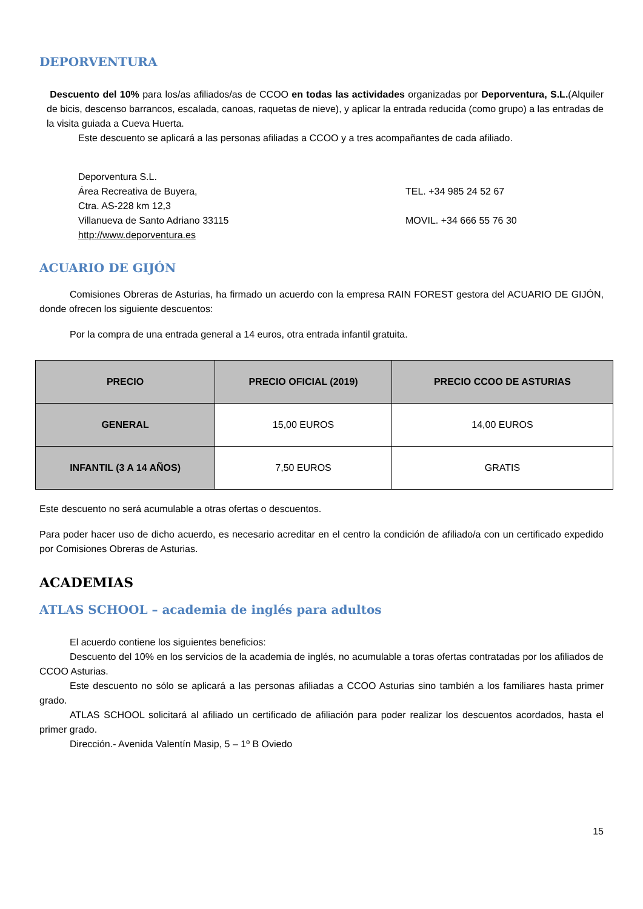DEPORVENTURA
Descuento del 10% para los/as afiliados/as de CCOO en todas las actividades organizadas por Deporventura, S.L.(Alquiler de bicis, descenso barrancos, escalada, canoas, raquetas de nieve), y aplicar la entrada reducida (como grupo) a las entradas de la visita guiada a Cueva Huerta.
Este descuento se aplicará a las personas afiliadas a CCOO y a tres acompañantes de cada afiliado.
Deporventura S.L.
Área Recreativa de Buyera,
Ctra. AS-228 km 12,3
Villanueva de Santo Adriano 33115
http://www.deporventura.es
TEL. +34 985 24 52 67
MOVIL. +34 666 55 76 30
ACUARIO DE GIJÓN
Comisiones Obreras de Asturias, ha firmado un acuerdo con la empresa RAIN FOREST gestora del ACUARIO DE GIJÓN, donde ofrecen los siguiente descuentos:
Por la compra de una entrada general a 14 euros, otra entrada infantil gratuita.
| PRECIO | PRECIO OFICIAL (2019) | PRECIO CCOO DE ASTURIAS |
| --- | --- | --- |
| GENERAL | 15,00 EUROS | 14,00 EUROS |
| INFANTIL (3 A 14 AÑOS) | 7,50 EUROS | GRATIS |
Este descuento no será acumulable a otras ofertas o descuentos.
Para poder hacer uso de dicho acuerdo, es necesario acreditar en el centro la condición de afiliado/a con un certificado expedido por Comisiones Obreras de Asturias.
ACADEMIAS
ATLAS SCHOOL – academia de inglés para adultos
El acuerdo contiene los siguientes beneficios:
Descuento del 10% en los servicios de la academia de inglés, no acumulable a toras ofertas contratadas por los afiliados de CCOO Asturias.
Este descuento no sólo se aplicará a las personas afiliadas a CCOO Asturias sino también a los familiares hasta primer grado.
ATLAS SCHOOL solicitará al afiliado un certificado de afiliación para poder realizar los descuentos acordados, hasta el primer grado.
Dirección.- Avenida Valentín Masip, 5 – 1º B Oviedo
15